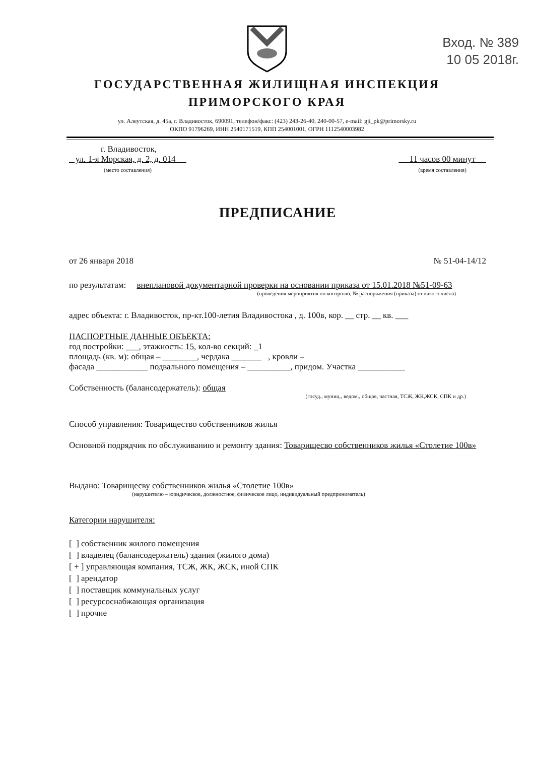Вход. № 389
10 05 2018г.
ГОСУДАРСТВЕННАЯ ЖИЛИЩНАЯ ИНСПЕКЦИЯ
ПРИМОРСКОГО КРАЯ
ул. Алеутская, д. 45а, г. Владивосток, 690091, телефон/факс: (423) 243-26-40, 240-00-57, e-mail: gji_pk@primorsky.ru
ОКПО 91796269, ИНН 2540171519, КПП 254001001, ОГРН 1112540003982
г. Владивосток,
ул. 1-я Морская, д. 2, д. 014
(место составления)
11 часов 00 минут
(время составления)
ПРЕДПИСАНИЕ
от 26 января 2018 № 51-04-14/12
по результатам: внеплановой документарной проверки на основании приказа от 15.01.2018 №51-09-63
(проведения мероприятия по контролю, № распоряжения (приказа) от какого числа)
адрес объекта: г. Владивосток, пр-кт.100-летия Владивостока , д. 100в, кор. __ стр. __ кв. ___
ПАСПОРТНЫЕ ДАННЫЕ ОБЪЕКТА:
год постройки: ___, этажность: 15, кол-во секций: _1
площадь (кв. м): общая – ________, чердака _______ , кровли –
фасада ____________ подвального помещения – __________, придом. Участка ___________
Собственность (балансодержатель): общая
(госуд., муниц., ведом., общая, частная, ТСЖ, ЖК,ЖСК, СПК и др.)
Способ управления: Товарищество собственников жилья
Основной подрядчик по обслуживанию и ремонту здания: Товарищесво собственников жилья «Столетие 100в»
Выдано: Товарищесву собственников жилья «Столетие 100в»
(нарушителю – юридическое, должностное, физическое лицо, индивидуальный предприниматель)
Категории нарушителя:
[ ] собственник жилого помещения
[ ] владелец (балансодержатель) здания (жилого дома)
[ + ] управляющая компания, ТСЖ, ЖК, ЖСК, иной СПК
[ ] арендатор
[ ] поставщик коммунальных услуг
[ ] ресурсоснабжающая организация
[ ] прочие